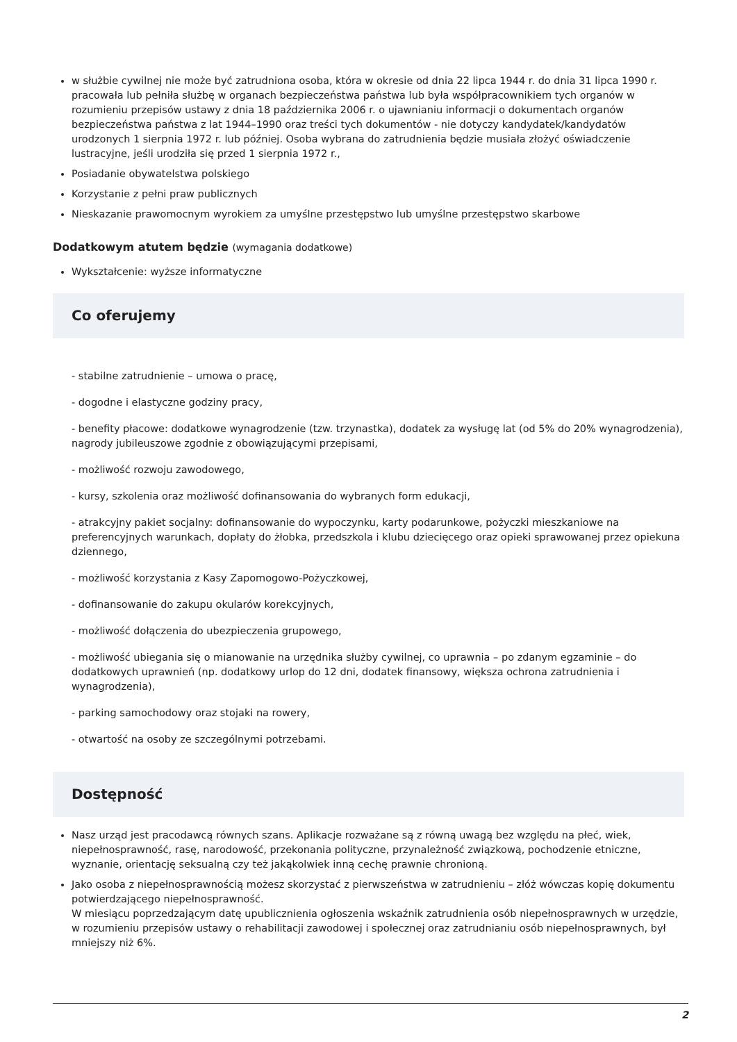w służbie cywilnej nie może być zatrudniona osoba, która w okresie od dnia 22 lipca 1944 r. do dnia 31 lipca 1990 r. pracowała lub pełniła służbę w organach bezpieczeństwa państwa lub była współpracownikiem tych organów w rozumieniu przepisów ustawy z dnia 18 października 2006 r. o ujawnianiu informacji o dokumentach organów bezpieczeństwa państwa z lat 1944–1990 oraz treści tych dokumentów - nie dotyczy kandydatek/kandydatów urodzonych 1 sierpnia 1972 r. lub później. Osoba wybrana do zatrudnienia będzie musiała złożyć oświadczenie lustracyjne, jeśli urodziła się przed 1 sierpnia 1972 r.,
Posiadanie obywatelstwa polskiego
Korzystanie z pełni praw publicznych
Nieskazanie prawomocnym wyrokiem za umyślne przestępstwo lub umyślne przestępstwo skarbowe
Dodatkowym atutem będzie (wymagania dodatkowe)
Wykształcenie: wyższe informatyczne
Co oferujemy
- stabilne zatrudnienie – umowa o pracę,
- dogodne i elastyczne godziny pracy,
- benefity płacowe: dodatkowe wynagrodzenie (tzw. trzynastka), dodatek za wysługę lat (od 5% do 20% wynagrodzenia), nagrody jubileuszowe zgodnie z obowiązującymi przepisami,
- możliwość rozwoju zawodowego,
- kursy, szkolenia oraz możliwość dofinansowania do wybranych form edukacji,
- atrakcyjny pakiet socjalny: dofinansowanie do wypoczynku, karty podarunkowe, pożyczki mieszkaniowe na preferencyjnych warunkach, dopłaty do żłobka, przedszkola i klubu dziecięcego oraz opieki sprawowanej przez opiekuna dziennego,
- możliwość korzystania z Kasy Zapomogowo-Pożyczkowej,
- dofinansowanie do zakupu okularów korekcyjnych,
- możliwość dołączenia do ubezpieczenia grupowego,
- możliwość ubiegania się o mianowanie na urzędnika służby cywilnej, co uprawnia – po zdanym egzaminie – do dodatkowych uprawnień (np. dodatkowy urlop do 12 dni, dodatek finansowy, większa ochrona zatrudnienia i wynagrodzenia),
- parking samochodowy oraz stojaki na rowery,
- otwartość na osoby ze szczególnymi potrzebami.
Dostępność
Nasz urząd jest pracodawcą równych szans. Aplikacje rozważane są z równą uwagą bez względu na płeć, wiek, niepełnosprawność, rasę, narodowość, przekonania polityczne, przynależność związkową, pochodzenie etniczne, wyznanie, orientację seksualną czy też jakąkolwiek inną cechę prawnie chronioną.
Jako osoba z niepełnosprawnością możesz skorzystać z pierwszeństwa w zatrudnieniu – złóż wówczas kopię dokumentu potwierdzającego niepełnosprawność.
W miesiącu poprzedzającym datę upublicznienia ogłoszenia wskaźnik zatrudnienia osób niepełnosprawnych w urzędzie, w rozumieniu przepisów ustawy o rehabilitacji zawodowej i społecznej oraz zatrudnianiu osób niepełnosprawnych, był mniejszy niż 6%.
2